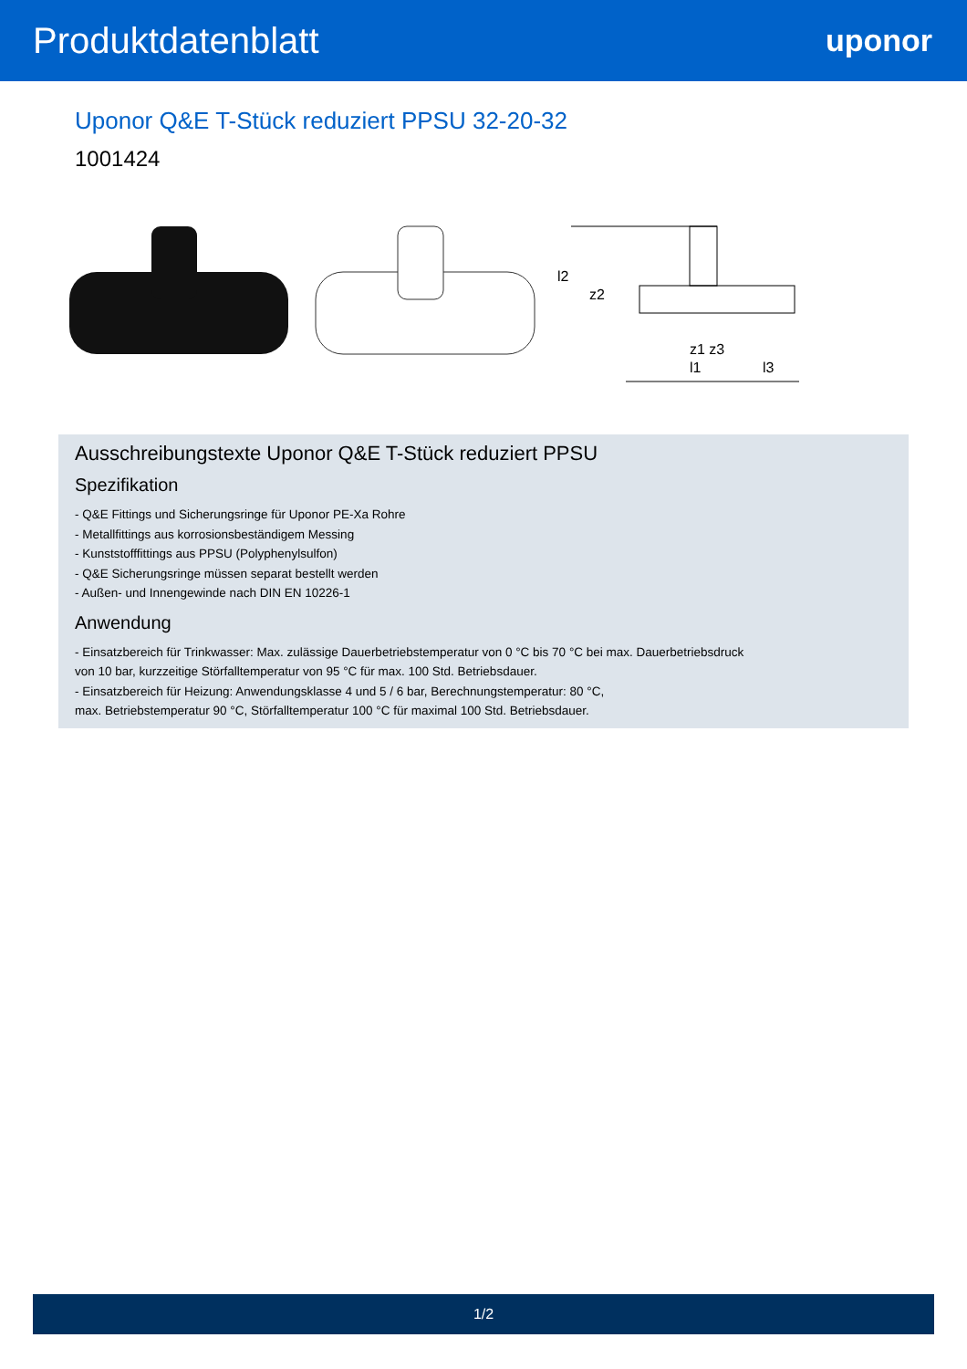Produktdatenblatt
uponor
Uponor Q&E T-Stück reduziert PPSU 32-20-32
1001424
l2
z2
z1 z3
l1
l3
Ausschreibungstexte Uponor Q&E T-Stück reduziert PPSU
Spezifikation
- Q&E Fittings und Sicherungsringe für Uponor PE-Xa Rohre
- Metallfittings aus korrosionsbeständigem Messing
- Kunststofffittings aus PPSU (Polyphenylsulfon)
- Q&E Sicherungsringe müssen separat bestellt werden
- Außen- und Innengewinde nach DIN EN 10226-1
Anwendung
- Einsatzbereich für Trinkwasser: Max. zulässige Dauerbetriebstemperatur von 0 °C bis 70 °C bei max. Dauerbetriebsdruck
von 10 bar, kurzzeitige Störfalltemperatur von 95 °C für max. 100 Std. Betriebsdauer.
- Einsatzbereich für Heizung: Anwendungsklasse 4 und 5 / 6 bar, Berechnungstemperatur: 80 °C,
max. Betriebstemperatur 90 °C, Störfalltemperatur 100 °C für maximal 100 Std. Betriebsdauer.
1/2